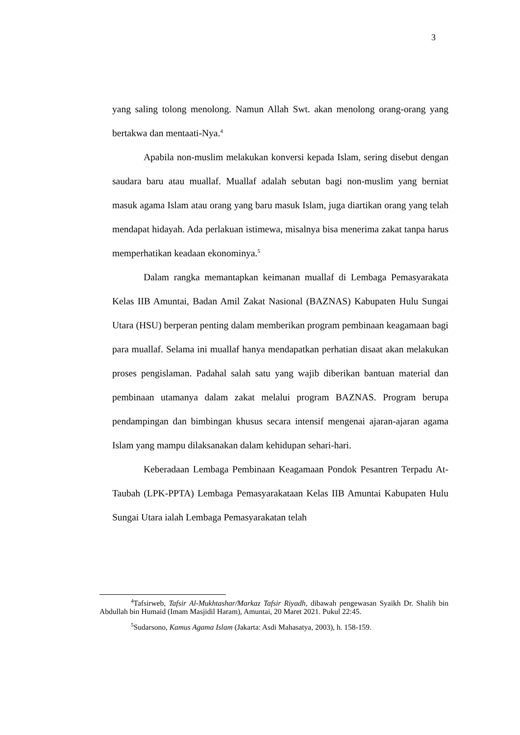3
yang saling tolong menolong. Namun Allah Swt. akan menolong orang-orang yang bertakwa dan mentaati-Nya.<sup>4</sup>
Apabila non-muslim melakukan konversi kepada Islam, sering disebut dengan saudara baru atau muallaf. Muallaf adalah sebutan bagi non-muslim yang berniat masuk agama Islam atau orang yang baru masuk Islam, juga diartikan orang yang telah mendapat hidayah. Ada perlakuan istimewa, misalnya bisa menerima zakat tanpa harus memperhatikan keadaan ekonominya.<sup>5</sup>
Dalam rangka memantapkan keimanan muallaf di Lembaga Pemasyarakata Kelas IIB Amuntai, Badan Amil Zakat Nasional (BAZNAS) Kabupaten Hulu Sungai Utara (HSU) berperan penting dalam memberikan program pembinaan keagamaan bagi para muallaf. Selama ini muallaf hanya mendapatkan perhatian disaat akan melakukan proses pengislaman. Padahal salah satu yang wajib diberikan bantuan material dan pembinaan utamanya dalam zakat melalui program BAZNAS. Program berupa pendampingan dan bimbingan khusus secara intensif mengenai ajaran-ajaran agama Islam yang mampu dilaksanakan dalam kehidupan sehari-hari.
Keberadaan Lembaga Pembinaan Keagamaan Pondok Pesantren Terpadu At-Taubah (LPK-PPTA) Lembaga Pemasyarakataan Kelas IIB Amuntai Kabupaten Hulu Sungai Utara ialah Lembaga Pemasyarakatan telah
<sup>4</sup> Tafsirweb, Tafsir Al-Mukhtashar/Markaz Tafsir Riyadh, dibawah pengewasan Syaikh Dr. Shalih bin Abdullah bin Humaid (Imam Masjidil Haram), Amuntai, 20 Maret 2021. Pukul 22:45.
<sup>5</sup> Sudarsono, Kamus Agama Islam (Jakarta: Asdi Mahasatya, 2003), h. 158-159.